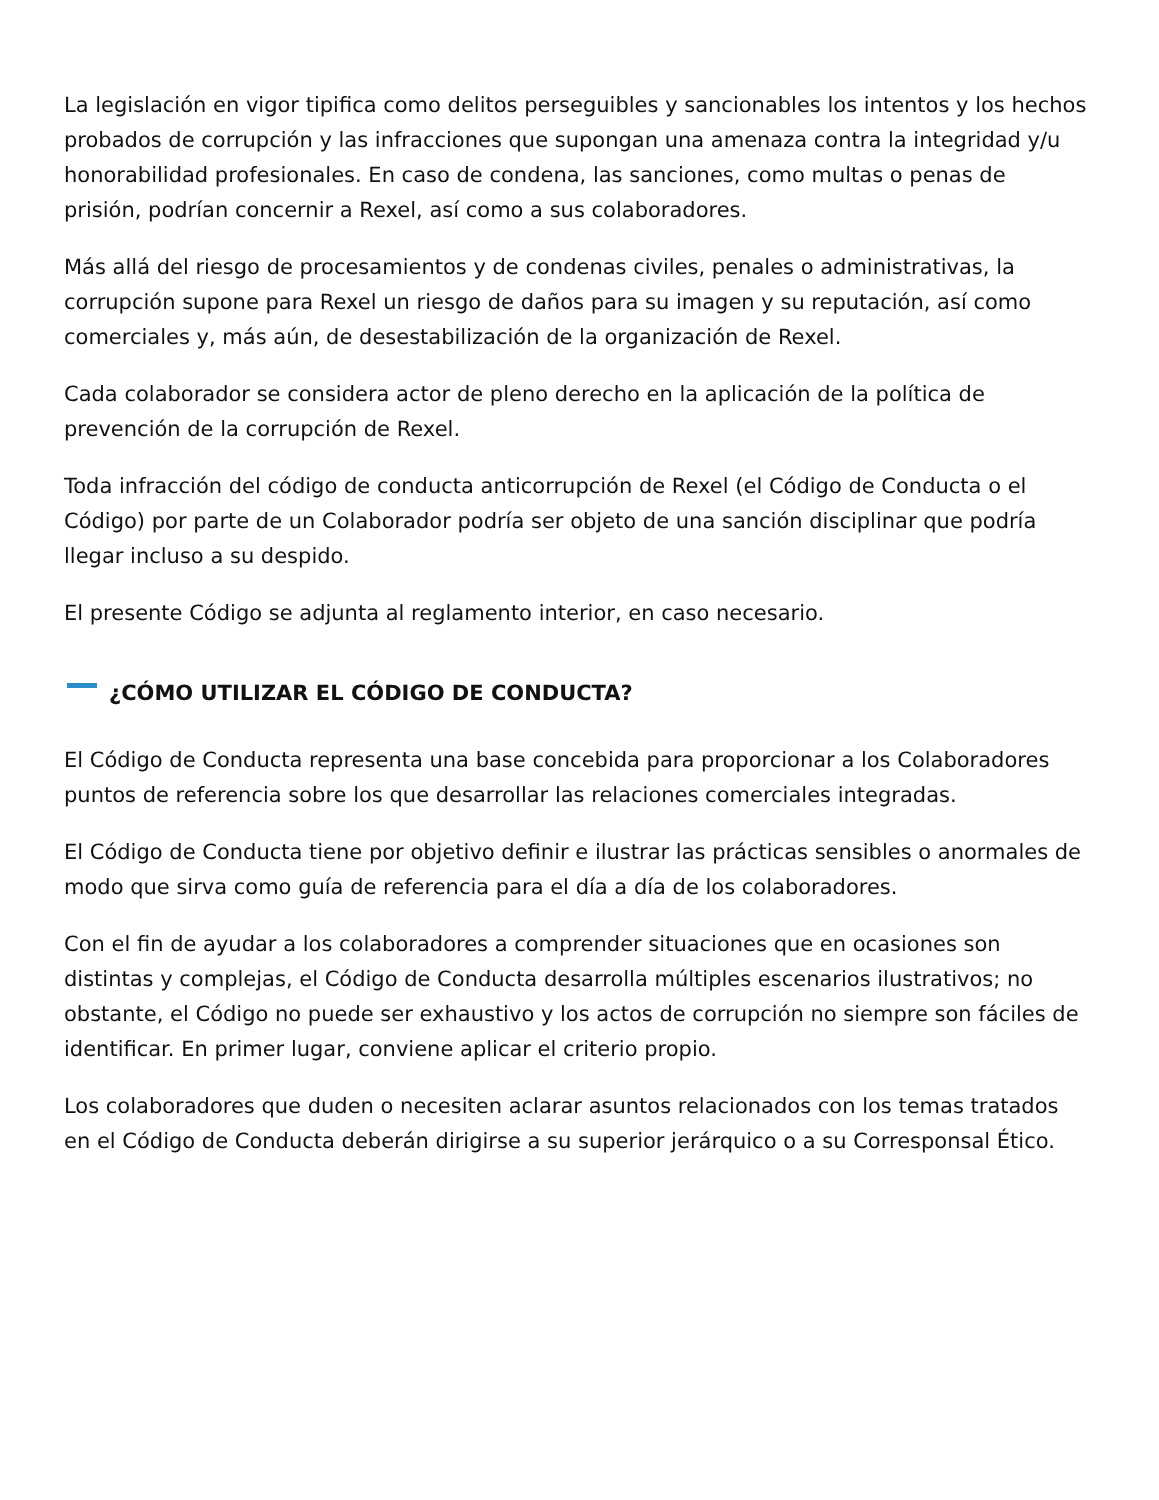La legislación en vigor tipifica como delitos perseguibles y sancionables los intentos y los hechos probados de corrupción y las infracciones que supongan una amenaza contra la integridad y/u honorabilidad profesionales. En caso de condena, las sanciones, como multas o penas de prisión, podrían concernir a Rexel, así como a sus colaboradores.
Más allá del riesgo de procesamientos y de condenas civiles, penales o administrativas, la corrupción supone para Rexel un riesgo de daños para su imagen y su reputación, así como comerciales y, más aún, de desestabilización de la organización de Rexel.
Cada colaborador se considera actor de pleno derecho en la aplicación de la política de prevención de la corrupción de Rexel.
Toda infracción del código de conducta anticorrupción de Rexel (el Código de Conducta o el Código) por parte de un Colaborador podría ser objeto de una sanción disciplinar que podría llegar incluso a su despido.
El presente Código se adjunta al reglamento interior, en caso necesario.
¿CÓMO UTILIZAR EL CÓDIGO DE CONDUCTA?
El Código de Conducta representa una base concebida para proporcionar a los Colaboradores puntos de referencia sobre los que desarrollar las relaciones comerciales integradas.
El Código de Conducta tiene por objetivo definir e ilustrar las prácticas sensibles o anormales de modo que sirva como guía de referencia para el día a día de los colaboradores.
Con el fin de ayudar a los colaboradores a comprender situaciones que en ocasiones son distintas y complejas, el Código de Conducta desarrolla múltiples escenarios ilustrativos; no obstante, el Código no puede ser exhaustivo y los actos de corrupción no siempre son fáciles de identificar. En primer lugar, conviene aplicar el criterio propio.
Los colaboradores que duden o necesiten aclarar asuntos relacionados con los temas tratados en el Código de Conducta deberán dirigirse a su superior jerárquico o a su Corresponsal Ético.